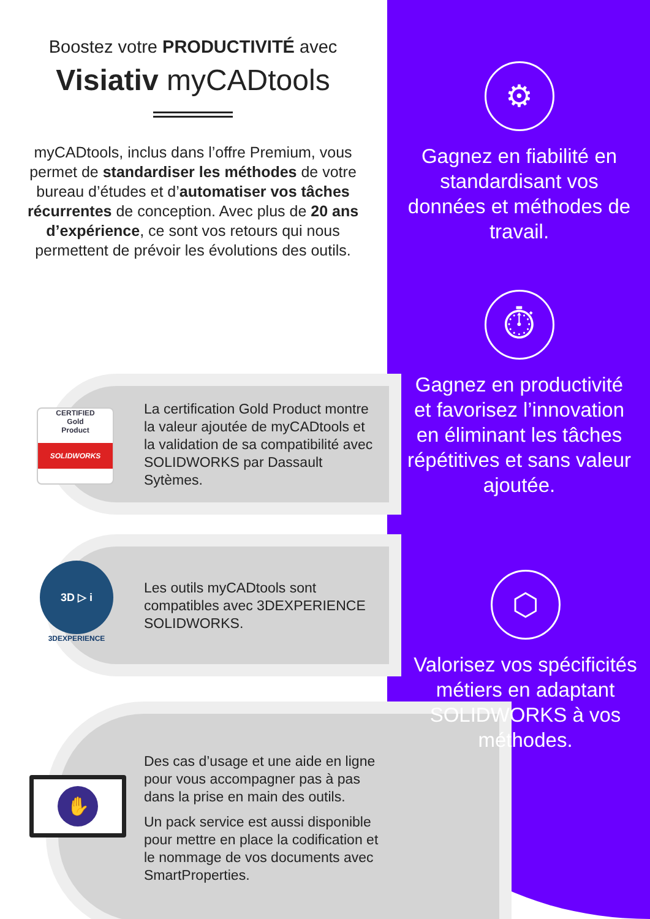Boostez votre PRODUCTIVITÉ avec
Visiativ myCADtools
myCADtools, inclus dans l’offre Premium, vous permet de standardiser les méthodes de votre bureau d’études et d’automatiser vos tâches récurrentes de conception. Avec plus de 20 ans d’expérience, ce sont vos retours qui nous permettent de prévoir les évolutions des outils.
La certification Gold Product montre la valeur ajoutée de myCADtools et la validation de sa compatibilité avec SOLIDWORKS par Dassault Sytèmes.
CERTIFIED
Gold
Product
SOLIDWORKS
Les outils myCADtools sont compatibles avec 3DEXPERIENCE SOLIDWORKS.
3D ▷ i
3DEXPERIENCE
Des cas d’usage et une aide en ligne pour vous accompagner pas à pas dans la prise en main des outils.
Un pack service est aussi disponible pour mettre en place la codification et le nommage de vos documents avec SmartProperties.
✋
⚙
Gagnez en fiabilité en standardisant vos données et méthodes de travail.
⏱
Gagnez en productivité et favorisez l’innovation en éliminant les tâches répétitives et sans valeur ajoutée.
⬡
Valorisez vos spécificités métiers en adaptant SOLIDWORKS à vos méthodes.